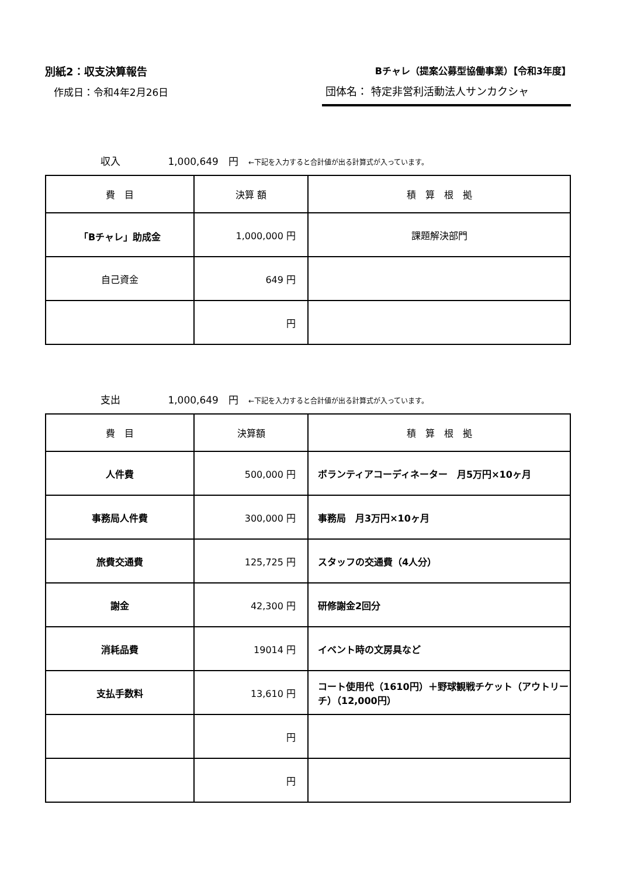別紙2：収支決算報告
作成日：令和4年2月26日
Bチャレ（提案公募型協働事業）【令和3年度】
団体名： 特定非営利活動法人サンカクシャ
収入 1,000,649　円　←下記を入力すると合計値が出る計算式が入っています。
| 費 目 | 決算 額 | 積 算 根 拠 |
| --- | --- | --- |
| 「Bチャレ」助成金 | 1,000,000 円 | 課題解決部門 |
| 自己資金 | 649 円 | |
| | 円 | |
支出 1,000,649　円　←下記を入力すると合計値が出る計算式が入っています。
| 費 目 | 決算額 | 積 算 根 拠 |
| --- | --- | --- |
| 人件費 | 500,000 円 | ボランティアコーディネーター 月5万円×10ヶ月 |
| 事務局人件費 | 300,000 円 | 事務局 月3万円×10ヶ月 |
| 旅費交通費 | 125,725 円 | スタッフの交通費（4人分） |
| 謝金 | 42,300 円 | 研修謝金2回分 |
| 消耗品費 | 19014 円 | イベント時の文房具など |
| 支払手数料 | 13,610 円 | コート使用代（1610円）＋野球観戦チケット（アウトリーチ）（12,000円） |
| | 円 | |
| | 円 | |